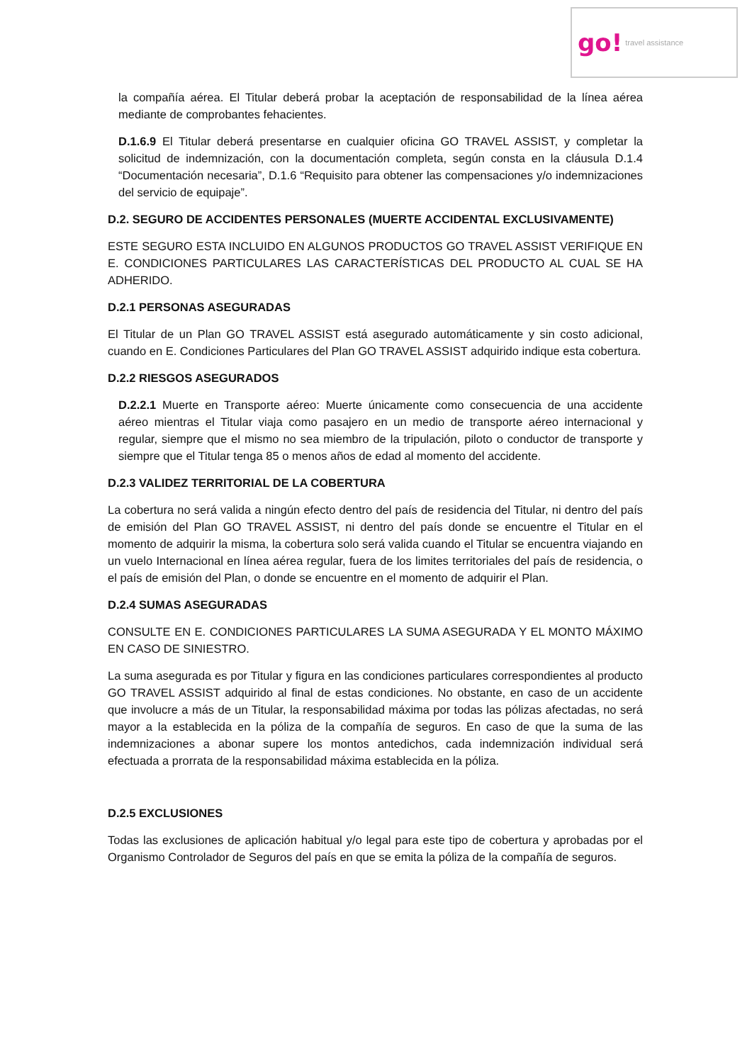go! travel assistance
la compañía aérea. El Titular deberá probar la aceptación de responsabilidad de la línea aérea mediante de comprobantes fehacientes.
D.1.6.9 El Titular deberá presentarse en cualquier oficina GO TRAVEL ASSIST, y completar la solicitud de indemnización, con la documentación completa, según consta en la cláusula D.1.4 “Documentación necesaria”, D.1.6 “Requisito para obtener las compensaciones y/o indemnizaciones del servicio de equipaje”.
D.2. SEGURO DE ACCIDENTES PERSONALES (MUERTE ACCIDENTAL EXCLUSIVAMENTE)
ESTE SEGURO ESTA INCLUIDO EN ALGUNOS PRODUCTOS GO TRAVEL ASSIST VERIFIQUE EN E. CONDICIONES PARTICULARES LAS CARACTERÍSTICAS DEL PRODUCTO AL CUAL SE HA ADHERIDO.
D.2.1 PERSONAS ASEGURADAS
El Titular de un Plan GO TRAVEL ASSIST está asegurado automáticamente y sin costo adicional, cuando en E. Condiciones Particulares del Plan GO TRAVEL ASSIST adquirido indique esta cobertura.
D.2.2 RIESGOS ASEGURADOS
D.2.2.1 Muerte en Transporte aéreo: Muerte únicamente como consecuencia de una accidente aéreo mientras el Titular viaja como pasajero en un medio de transporte aéreo internacional y regular, siempre que el mismo no sea miembro de la tripulación, piloto o conductor de transporte y siempre que el Titular tenga 85 o menos años de edad al momento del accidente.
D.2.3 VALIDEZ TERRITORIAL DE LA COBERTURA
La cobertura no será valida a ningún efecto dentro del país de residencia del Titular, ni dentro del país de emisión del Plan GO TRAVEL ASSIST, ni dentro del país donde se encuentre el Titular en el momento de adquirir la misma, la cobertura solo será valida cuando el Titular se encuentra viajando en un vuelo Internacional en línea aérea regular, fuera de los limites territoriales del país de residencia, o el país de emisión del Plan, o donde se encuentre en el momento de adquirir el Plan.
D.2.4 SUMAS ASEGURADAS
CONSULTE EN E. CONDICIONES PARTICULARES LA SUMA ASEGURADA Y EL MONTO MÁXIMO EN CASO DE SINIESTRO.
La suma asegurada es por Titular y figura en las condiciones particulares correspondientes al producto GO TRAVEL ASSIST adquirido al final de estas condiciones. No obstante, en caso de un accidente que involucre a más de un Titular, la responsabilidad máxima por todas las pólizas afectadas, no será mayor a la establecida en la póliza de la compañía de seguros. En caso de que la suma de las indemnizaciones a abonar supere los montos antedichos, cada indemnización individual será efectuada a prorrata de la responsabilidad máxima establecida en la póliza.
D.2.5 EXCLUSIONES
Todas las exclusiones de aplicación habitual y/o legal para este tipo de cobertura y aprobadas por el Organismo Controlador de Seguros del país en que se emita la póliza de la compañía de seguros.